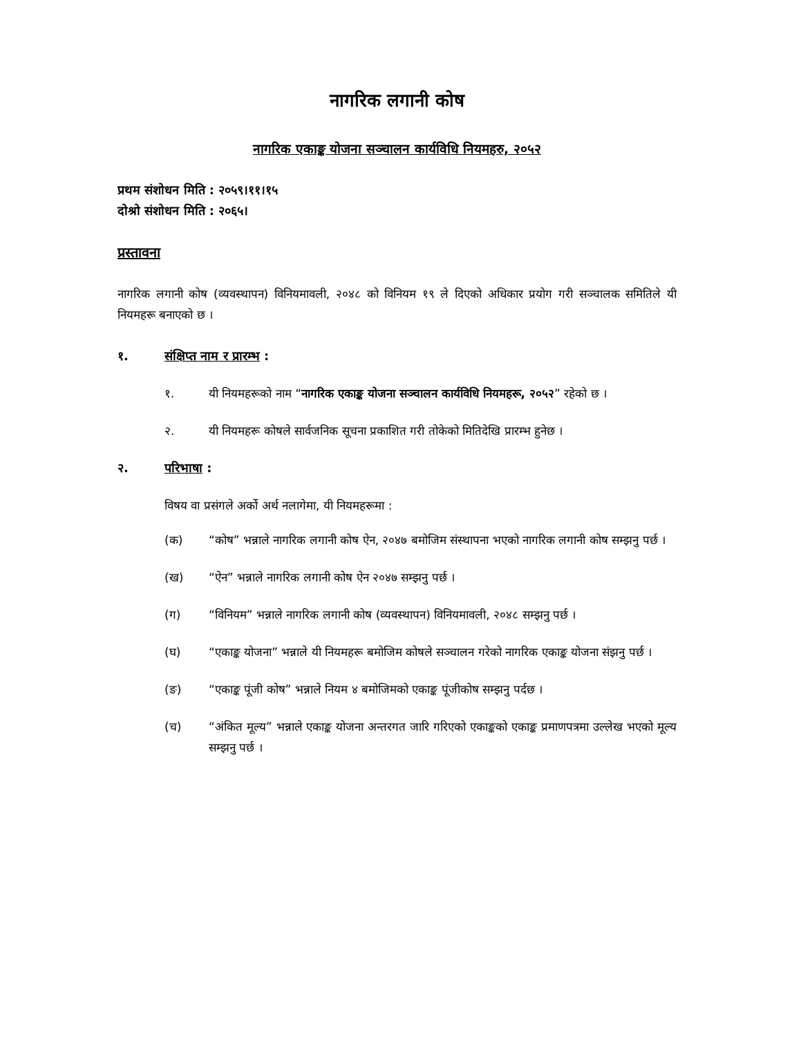नागरिक लगानी कोष
नागरिक एकाङ्क योजना सञ्चालन कार्यविधि नियमहरु, २०५२
प्रथम संशोधन मिति : २०५९।११।१५
दोश्रो संशोधन मिति : २०६५।
प्रस्तावना
नागरिक लगानी कोष (व्यवस्थापन) विनियमावली, २०४८ को विनियम १९ ले दिएको अधिकार प्रयोग गरी सञ्चालक समितिले यी नियमहरू बनाएको छ ।
१. संक्षिप्त नाम र प्रारम्भ :
१. यी नियमहरूको नाम “नागरिक एकाङ्क योजना सञ्चालन कार्यविधि नियमहरू, २०५२” रहेको छ ।
२. यी नियमहरू कोषले सार्वजनिक सूचना प्रकाशित गरी तोकेको मितिदेखि प्रारम्भ हुनेछ ।
२. परिभाषा :
विषय वा प्रसंगले अर्को अर्थ नलागेमा, यी नियमहरूमा :
(क) “कोष” भन्नाले नागरिक लगानी कोष ऐन, २०४७ बमोजिम संस्थापना भएको नागरिक लगानी कोष सम्झनु पर्छ ।
(ख) “ऐन” भन्नाले नागरिक लगानी कोष ऐन २०४७ सम्झनु पर्छ ।
(ग) “विनियम” भन्नाले नागरिक लगानी कोष (व्यवस्थापन) विनियमावली, २०४८ सम्झनु पर्छ ।
(घ) “एकाङ्क योजना” भन्नाले यी नियमहरू बमोजिम कोषले सञ्चालन गरेको नागरिक एकाङ्क योजना संझनु पर्छ ।
(ङ) “एकाङ्क पूंजी कोष” भन्नाले नियम ४ बमोजिमको एकाङ्क पूंजीकोष सम्झनु पर्दछ ।
(च) “अंकित मूल्य” भन्नाले एकाङ्क योजना अन्तरगत जारि गरिएको एकाङ्कको एकाङ्क प्रमाणपत्रमा उल्लेख भएको मूल्य सम्झनु पर्छ ।